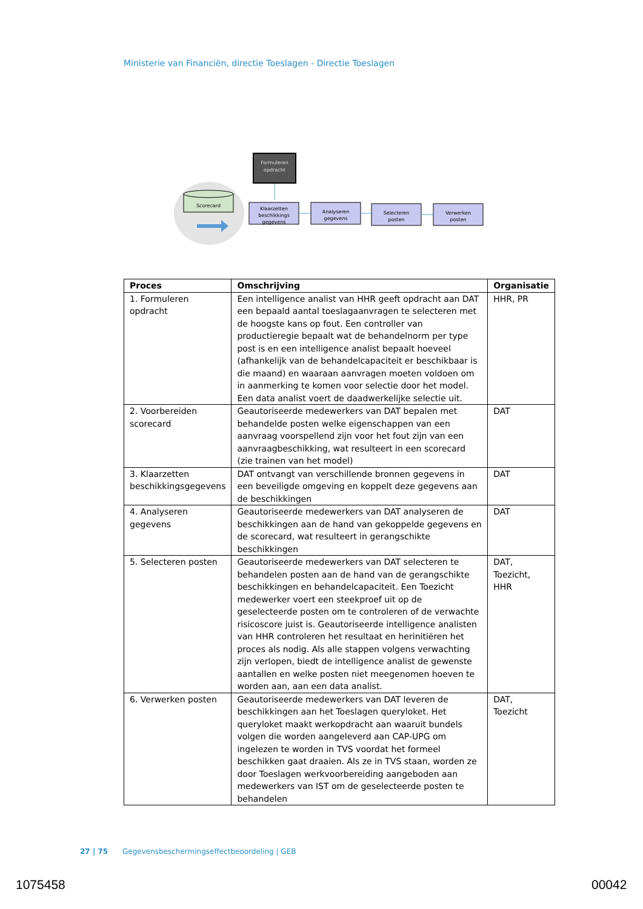Ministerie van Financiën, directie Toeslagen - Directie Toeslagen
Scorecard
Formuleren
opdracht
Klaarzetten
beschikkings
gegevens
Analyseren
gegevens
Selecteren
posten
Verwerken
posten
| Proces | Omschrijving | Organisatie |
| --- | --- | --- |
| 1. Formuleren opdracht | Een intelligence analist van HHR geeft opdracht aan DAT een bepaald aantal toeslagaanvragen te selecteren met de hoogste kans op fout. Een controller van productieregie bepaalt wat de behandelnorm per type post is en een intelligence analist bepaalt hoeveel (afhankelijk van de behandelcapaciteit er beschikbaar is die maand) en waaraan aanvragen moeten voldoen om in aanmerking te komen voor selectie door het model. Een data analist voert de daadwerkelijke selectie uit. | HHR, PR |
| 2. Voorbereiden scorecard | Geautoriseerde medewerkers van DAT bepalen met behandelde posten welke eigenschappen van een aanvraag voorspellend zijn voor het fout zijn van een aanvraagbeschikking, wat resulteert in een scorecard (zie trainen van het model) | DAT |
| 3. Klaarzetten beschikkingsgegevens | DAT ontvangt van verschillende bronnen gegevens in een beveiligde omgeving en koppelt deze gegevens aan de beschikkingen | DAT |
| 4. Analyseren gegevens | Geautoriseerde medewerkers van DAT analyseren de beschikkingen aan de hand van gekoppelde gegevens en de scorecard, wat resulteert in gerangschikte beschikkingen | DAT |
| 5. Selecteren posten | Geautoriseerde medewerkers van DAT selecteren te behandelen posten aan de hand van de gerangschikte beschikkingen en behandelcapaciteit. Een Toezicht medewerker voert een steekproef uit op de geselecteerde posten om te controleren of de verwachte risicoscore juist is. Geautoriseerde intelligence analisten van HHR controleren het resultaat en herinitiëren het proces als nodig. Als alle stappen volgens verwachting zijn verlopen, biedt de intelligence analist de gewenste aantallen en welke posten niet meegenomen hoeven te worden aan, aan een data analist. | DAT, Toezicht, HHR |
| 6. Verwerken posten | Geautoriseerde medewerkers van DAT leveren de beschikkingen aan het Toeslagen queryloket. Het queryloket maakt werkopdracht aan waaruit bundels volgen die worden aangeleverd aan CAP-UPG om ingelezen te worden in TVS voordat het formeel beschikken gaat draaien. Als ze in TVS staan, worden ze door Toeslagen werkvoorbereiding aangeboden aan medewerkers van IST om de geselecteerde posten te behandelen | DAT, Toezicht |
27 | 75 Gegevensbeschermingseffectbeoordeling | GEB
1075458 00042